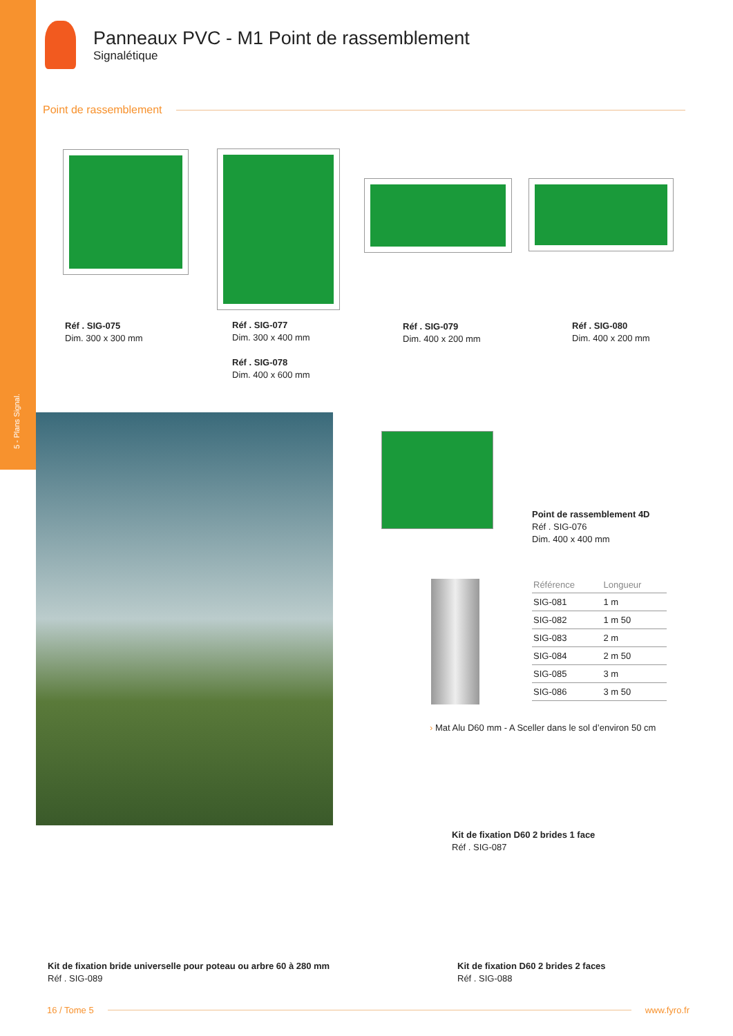5 - Plans Signal.
Panneaux PVC - M1 Point de rassemblement
Signalétique
Point de rassemblement
Réf . SIG-075
Dim. 300 x 300 mm
Réf . SIG-077
Dim. 300 x 400 mm
Réf . SIG-078
Dim. 400 x 600 mm
Réf . SIG-079
Dim. 400 x 200 mm
Réf . SIG-080
Dim. 400 x 200 mm
Point de rassemblement 4D
Réf . SIG-076
Dim. 400 x 400 mm
| Référence | Longueur |
| --- | --- |
| SIG-081 | 1 m |
| SIG-082 | 1 m 50 |
| SIG-083 | 2 m |
| SIG-084 | 2 m 50 |
| SIG-085 | 3 m |
| SIG-086 | 3 m 50 |
› Mat Alu D60 mm - A Sceller dans le sol d’environ 50 cm
Kit de fixation D60 2 brides 1 face
Réf . SIG-087
Kit de fixation bride universelle pour poteau ou arbre 60 à 280 mm
Réf . SIG-089
Kit de fixation D60 2 brides 2 faces
Réf . SIG-088
16 / Tome 5 www.fyro.fr